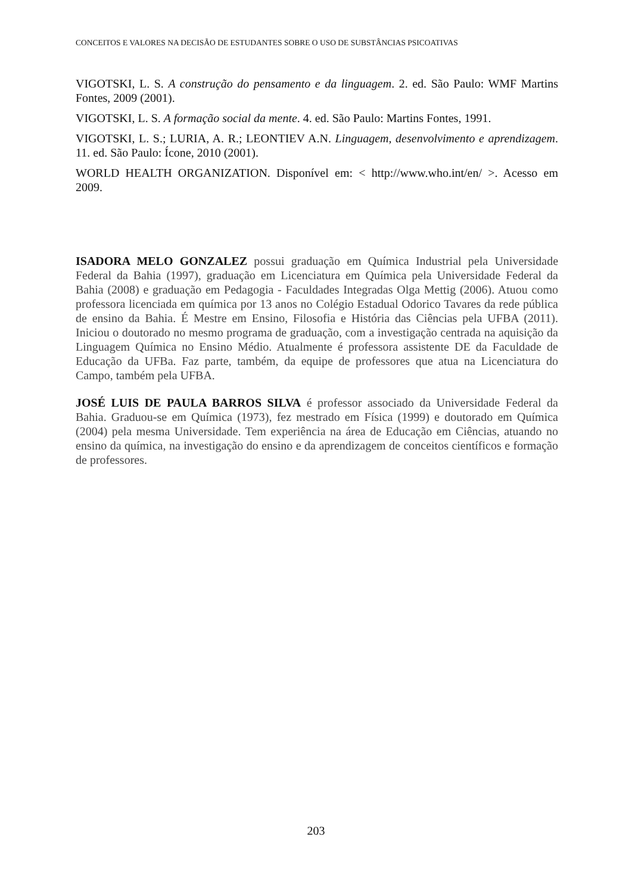CONCEITOS E VALORES NA DECISÃO DE ESTUDANTES SOBRE O USO DE SUBSTÂNCIAS PSICOATIVAS
VIGOTSKI, L. S. A construção do pensamento e da linguagem. 2. ed. São Paulo: WMF Martins Fontes, 2009 (2001).
VIGOTSKI, L. S. A formação social da mente. 4. ed. São Paulo: Martins Fontes, 1991.
VIGOTSKI, L. S.; LURIA, A. R.; LEONTIEV A.N. Linguagem, desenvolvimento e aprendizagem. 11. ed. São Paulo: Ícone, 2010 (2001).
WORLD HEALTH ORGANIZATION. Disponível em: < http://www.who.int/en/ >. Acesso em 2009.
ISADORA MELO GONZALEZ possui graduação em Química Industrial pela Universidade Federal da Bahia (1997), graduação em Licenciatura em Química pela Universidade Federal da Bahia (2008) e graduação em Pedagogia - Faculdades Integradas Olga Mettig (2006). Atuou como professora licenciada em química por 13 anos no Colégio Estadual Odorico Tavares da rede pública de ensino da Bahia. É Mestre em Ensino, Filosofia e História das Ciências pela UFBA (2011). Iniciou o doutorado no mesmo programa de graduação, com a investigação centrada na aquisição da Linguagem Química no Ensino Médio. Atualmente é professora assistente DE da Faculdade de Educação da UFBa. Faz parte, também, da equipe de professores que atua na Licenciatura do Campo, também pela UFBA.
JOSÉ LUIS DE PAULA BARROS SILVA é professor associado da Universidade Federal da Bahia. Graduou-se em Química (1973), fez mestrado em Física (1999) e doutorado em Química (2004) pela mesma Universidade. Tem experiência na área de Educação em Ciências, atuando no ensino da química, na investigação do ensino e da aprendizagem de conceitos científicos e formação de professores.
203